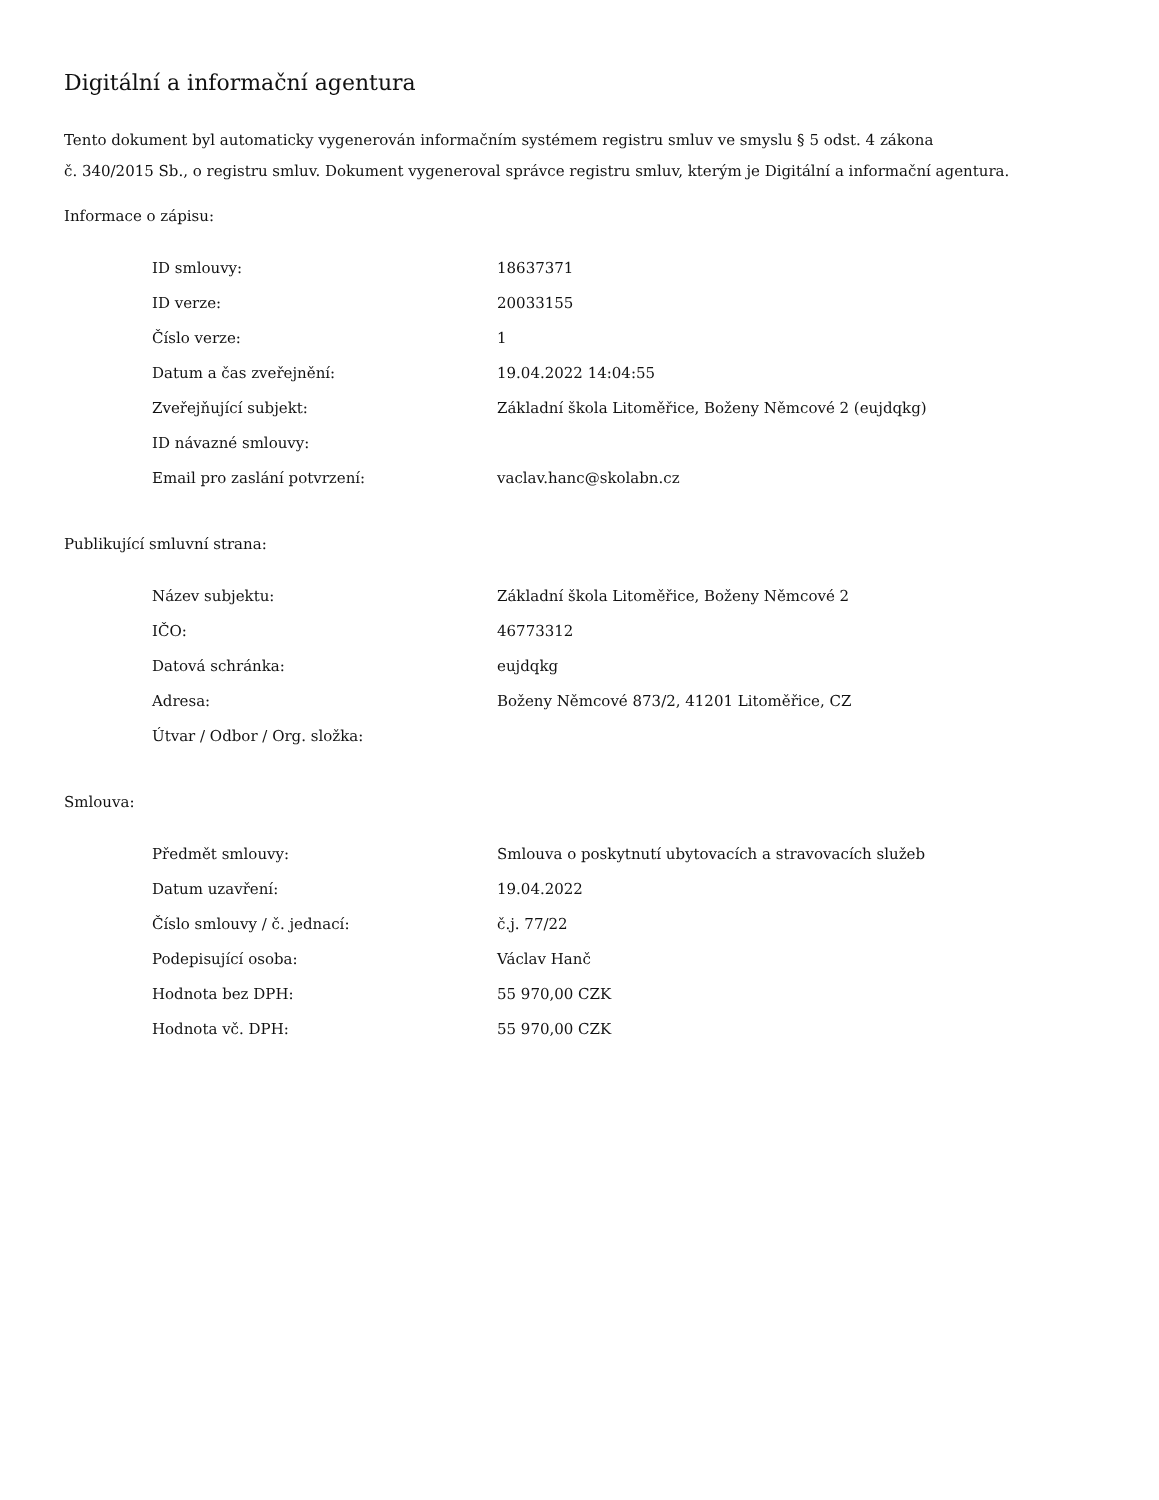Digitální a informační agentura
Tento dokument byl automaticky vygenerován informačním systémem registru smluv ve smyslu § 5 odst. 4 zákona
č. 340/2015 Sb., o registru smluv. Dokument vygeneroval správce registru smluv, kterým je Digitální a informační agentura.
Informace o zápisu:
| ID smlouvy: | 18637371 |
| ID verze: | 20033155 |
| Číslo verze: | 1 |
| Datum a čas zveřejnění: | 19.04.2022 14:04:55 |
| Zveřejňující subjekt: | Základní škola Litoměřice, Boženy Němcové 2 (eujdqkg) |
| ID návazné smlouvy: | |
| Email pro zaslání potvrzení: | vaclav.hanc@skolabn.cz |
Publikující smluvní strana:
| Název subjektu: | Základní škola Litoměřice, Boženy Němcové 2 |
| IČO: | 46773312 |
| Datová schránka: | eujdqkg |
| Adresa: | Boženy Němcové 873/2, 41201 Litoměřice, CZ |
| Útvar / Odbor / Org. složka: | |
Smlouva:
| Předmět smlouvy: | Smlouva o poskytnutí ubytovacích a stravovacích služeb |
| Datum uzavření: | 19.04.2022 |
| Číslo smlouvy / č. jednací: | č.j. 77/22 |
| Podepisující osoba: | Václav Hanč |
| Hodnota bez DPH: | 55 970,00 CZK |
| Hodnota vč. DPH: | 55 970,00 CZK |